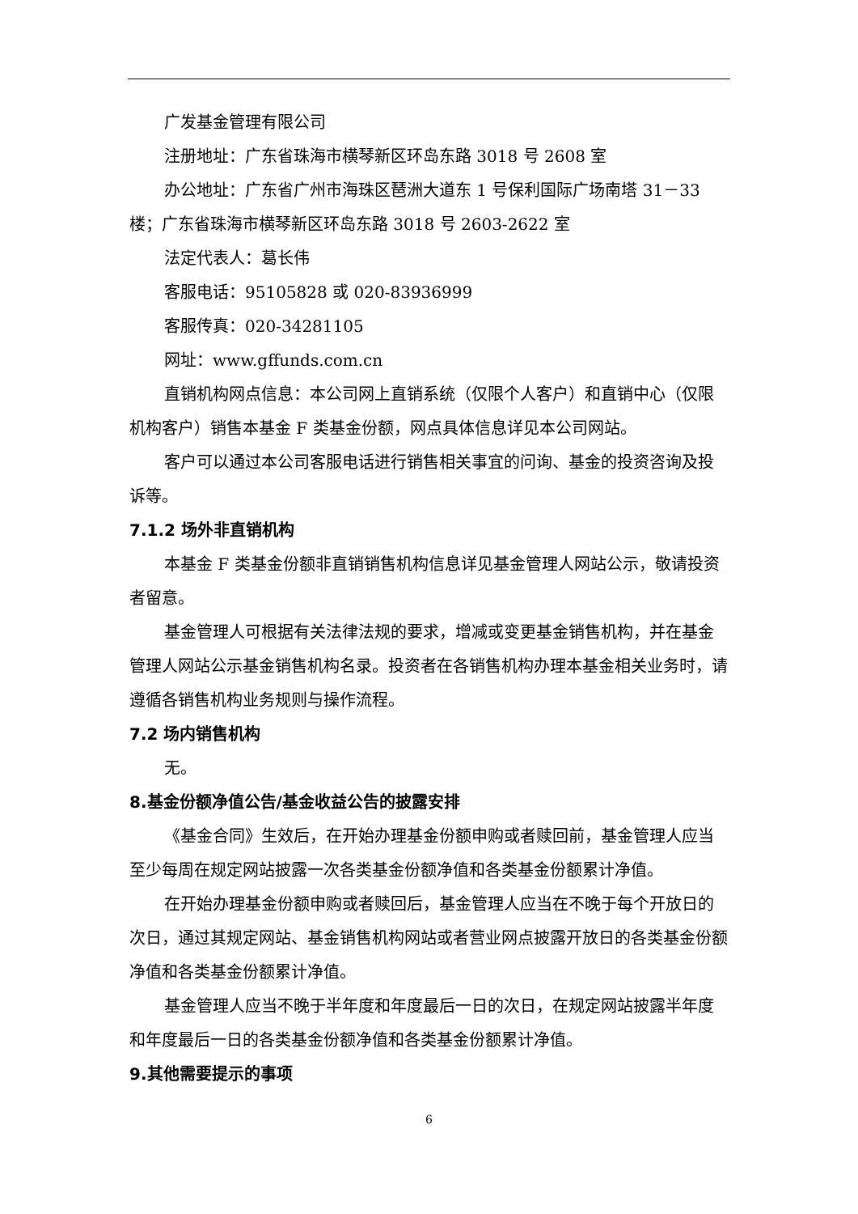广发基金管理有限公司
注册地址：广东省珠海市横琴新区环岛东路 3018 号 2608 室
办公地址：广东省广州市海珠区琶洲大道东 1 号保利国际广场南塔 31－33 楼；广东省珠海市横琴新区环岛东路 3018 号 2603-2622 室
法定代表人：葛长伟
客服电话：95105828 或 020-83936999
客服传真：020-34281105
网址：www.gffunds.com.cn
直销机构网点信息：本公司网上直销系统（仅限个人客户）和直销中心（仅限机构客户）销售本基金 F 类基金份额，网点具体信息详见本公司网站。
客户可以通过本公司客服电话进行销售相关事宜的问询、基金的投资咨询及投诉等。
7.1.2 场外非直销机构
本基金 F 类基金份额非直销销售机构信息详见基金管理人网站公示，敬请投资者留意。
基金管理人可根据有关法律法规的要求，增减或变更基金销售机构，并在基金管理人网站公示基金销售机构名录。投资者在各销售机构办理本基金相关业务时，请遵循各销售机构业务规则与操作流程。
7.2 场内销售机构
无。
8.基金份额净值公告/基金收益公告的披露安排
《基金合同》生效后，在开始办理基金份额申购或者赎回前，基金管理人应当至少每周在规定网站披露一次各类基金份额净值和各类基金份额累计净值。
在开始办理基金份额申购或者赎回后，基金管理人应当在不晚于每个开放日的次日，通过其规定网站、基金销售机构网站或者营业网点披露开放日的各类基金份额净值和各类基金份额累计净值。
基金管理人应当不晚于半年度和年度最后一日的次日，在规定网站披露半年度和年度最后一日的各类基金份额净值和各类基金份额累计净值。
9.其他需要提示的事项
6